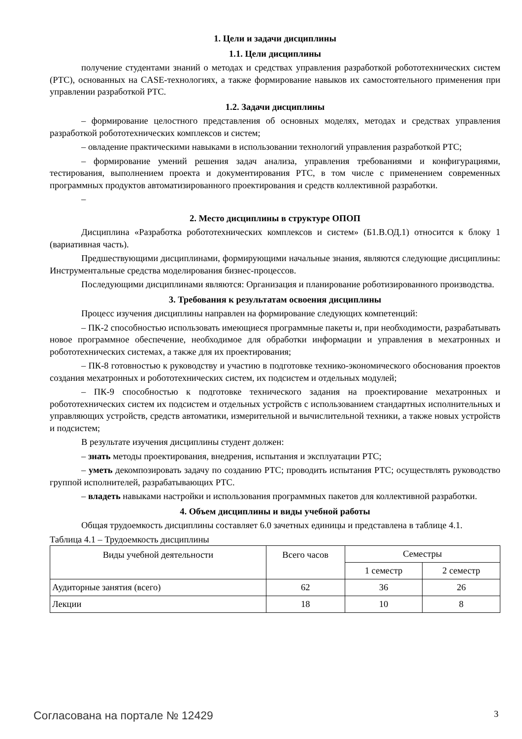1. Цели и задачи дисциплины
1.1. Цели дисциплины
получение студентами знаний о методах и средствах управления разработкой робототехнических систем (РТС), основанных на CASE-технологиях, а также формирование навыков их самостоятельного применения при управлении разработкой РТС.
1.2. Задачи дисциплины
– формирование целостного представления об основных моделях, методах и средствах управления разработкой робототехнических комплексов и систем;
– овладение практическими навыками в использовании технологий управления разработкой РТС;
– формирование умений решения задач анализа, управления требованиями и конфигурациями, тестирования, выполнением проекта и документирования РТС, в том числе с применением современных программных продуктов автоматизированного проектирования и средств коллективной разработки.
–
2. Место дисциплины в структуре ОПОП
Дисциплина «Разработка робототехнических комплексов и систем» (Б1.В.ОД.1) относится к блоку 1 (вариативная часть).
Предшествующими дисциплинами, формирующими начальные знания, являются следующие дисциплины: Инструментальные средства моделирования бизнес-процессов.
Последующими дисциплинами являются: Организация и планирование роботизированного производства.
3. Требования к результатам освоения дисциплины
Процесс изучения дисциплины направлен на формирование следующих компетенций:
– ПК-2 способностью использовать имеющиеся программные пакеты и, при необходимости, разрабатывать новое программное обеспечение, необходимое для обработки информации и управления в мехатронных и робототехнических системах, а также для их проектирования;
– ПК-8 готовностью к руководству и участию в подготовке технико-экономического обоснования проектов создания мехатронных и робототехнических систем, их подсистем и отдельных модулей;
– ПК-9 способностью к подготовке технического задания на проектирование мехатронных и робототехнических систем их подсистем и отдельных устройств с использованием стандартных исполнительных и управляющих устройств, средств автоматики, измерительной и вычислительной техники, а также новых устройств и подсистем;
В результате изучения дисциплины студент должен:
– знать методы проектирования, внедрения, испытания и эксплуатации РТС;
– уметь декомпозировать задачу по созданию РТС; проводить испытания РТС; осуществлять руководство группой исполнителей, разрабатывающих РТС.
– владеть навыками настройки и использования программных пакетов для коллективной разработки.
4. Объем дисциплины и виды учебной работы
Общая трудоемкость дисциплины составляет 6.0 зачетных единицы и представлена в таблице 4.1.
Таблица 4.1 – Трудоемкость дисциплины
| Виды учебной деятельности | Всего часов | Семестры | |
| --- | --- | --- | --- |
| | | 1 семестр | 2 семестр |
| Аудиторные занятия (всего) | 62 | 36 | 26 |
| Лекции | 18 | 10 | 8 |
Согласована на портале № 12429 3